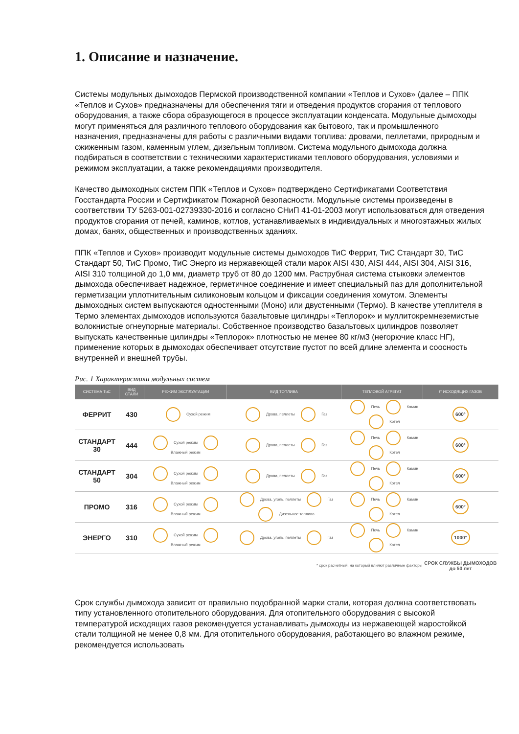1. Описание и назначение.
Системы модульных дымоходов Пермской производственной компании «Теплов и Сухов» (далее – ППК «Теплов и Сухов» предназначены для обеспечения тяги и отведения продуктов сгорания от теплового оборудования, а также сбора образующегося в процессе эксплуатации конденсата. Модульные дымоходы могут применяться для различного теплового оборудования как бытового, так и промышленного назначения, предназначены для работы с различными видами топлива: дровами, пеллетами, природным и сжиженным газом, каменным углем, дизельным топливом. Система модульного дымохода должна подбираться в соответствии с техническими характеристиками теплового оборудования, условиями и режимом эксплуатации, а также рекомендациями производителя.
Качество дымоходных систем ППК «Теплов и Сухов» подтверждено Сертификатами Соответствия Госстандарта России и Сертификатом Пожарной безопасности. Модульные системы произведены в соответствии ТУ 5263-001-02739330-2016 и согласно СНиП 41-01-2003 могут использоваться для отведения продуктов сгорания от печей, каминов, котлов, устанавливаемых в индивидуальных и многоэтажных жилых домах, банях, общественных и производственных зданиях.
ППК «Теплов и Сухов» производит модульные системы дымоходов ТиС Феррит, ТиС Стандарт 30, ТиС Стандарт 50, ТиС Промо, ТиС Энерго из нержавеющей стали марок AISI 430, AISI 444, AISI 304, AISI 316, AISI 310 толщиной до 1,0 мм, диаметр труб от 80 до 1200 мм. Раструбная система стыковки элементов дымохода обеспечивает надежное, герметичное соединение и имеет специальный паз для дополнительной герметизации уплотнительным силиконовым кольцом и фиксации соединения хомутом. Элементы дымоходных систем выпускаются одностенными (Моно) или двустенными (Термо). В качестве утеплителя в Термо элементах дымоходов используются базальтовые цилиндры «Теплорок» и муллитокремнеземистые волокнистые огнеупорные материалы. Собственное производство базальтовых цилиндров позволяет выпускать качественные цилиндры «Теплорок» плотностью не менее 80 кг/м3 (негорючие класс НГ), применение которых в дымоходах обеспечивает отсутствие пустот по всей длине элемента и соосность внутренней и внешней трубы.
Рис. 1 Характеристики модульных систем
| СИСТЕМА ТиС | ВИД СТАЛИ | РЕЖИМ ЭКСПЛУАТАЦИИ | ВИД ТОПЛИВА | ТЕПЛОВОЙ АГРЕГАТ | t° ИСХОДЯЩИХ ГАЗОВ |
| --- | --- | --- | --- | --- | --- |
| ФЕРРИТ | 430 | Сухой режим | Дрова, пеллеты Газ | Печь Камин Котел | 600° |
| СТАНДАРТ 30 | 444 | Сухой режим Влажный режим | Дрова, пеллеты Газ | Печь Камин Котел | 600° |
| СТАНДАРТ 50 | 304 | Сухой режим Влажный режим | Дрова, пеллеты Газ | Печь Камин Котел | 600° |
| ПРОМО | 316 | Сухой режим Влажный режим | Дрова, уголь, пеллеты Газ Дизельное топливо | Печь Камин Котел | 600° |
| ЭНЕРГО | 310 | Сухой режим Влажный режим | Дрова, уголь, пеллеты Газ | Печь Камин Котел | 1000° |
| * срок расчетный, на который влияют различные факторы | | | | | СРОК СЛУЖБЫ ДЫМОХОДОВ до 50 лет |
Срок службы дымохода зависит от правильно подобранной марки стали, которая должна соответствовать типу установленного отопительного оборудования. Для отопительного оборудования с высокой температурой исходящих газов рекомендуется устанавливать дымоходы из нержавеющей жаростойкой стали толщиной не менее 0,8 мм. Для отопительного оборудования, работающего во влажном режиме, рекомендуется использовать